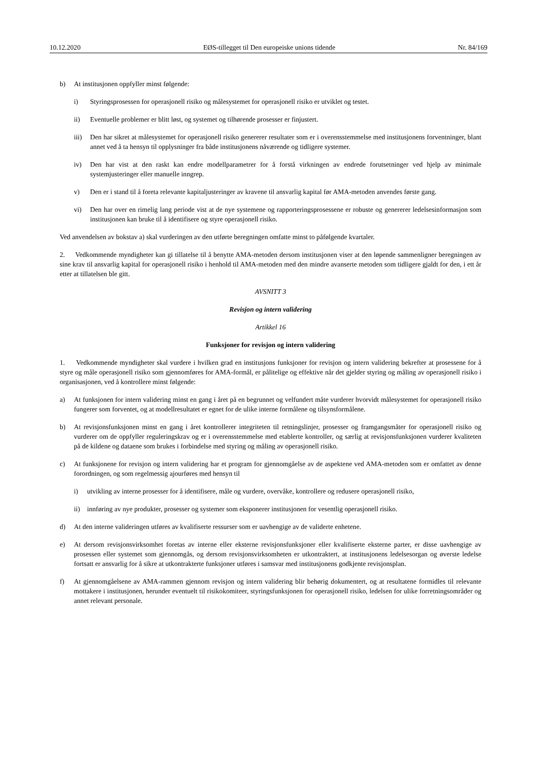10.12.2020 EØS-tillegget til Den europeiske unions tidende Nr. 84/169
b) At institusjonen oppfyller minst følgende:
i) Styringsprosessen for operasjonell risiko og målesystemet for operasjonell risiko er utviklet og testet.
ii) Eventuelle problemer er blitt løst, og systemet og tilhørende prosesser er finjustert.
iii) Den har sikret at målesystemet for operasjonell risiko genererer resultater som er i overensstemmelse med institusjonens forventninger, blant annet ved å ta hensyn til opplysninger fra både institusjonens nåværende og tidligere systemer.
iv) Den har vist at den raskt kan endre modellparametrer for å forstå virkningen av endrede forutsetninger ved hjelp av minimale systemjusteringer eller manuelle inngrep.
v) Den er i stand til å foreta relevante kapitaljusteringer av kravene til ansvarlig kapital før AMA-metoden anvendes første gang.
vi) Den har over en rimelig lang periode vist at de nye systemene og rapporteringsprosessene er robuste og genererer ledelsesinformasjon som institusjonen kan bruke til å identifisere og styre operasjonell risiko.
Ved anvendelsen av bokstav a) skal vurderingen av den utførte beregningen omfatte minst to påfølgende kvartaler.
2. Vedkommende myndigheter kan gi tillatelse til å benytte AMA-metoden dersom institusjonen viser at den løpende sammenligner beregningen av sine krav til ansvarlig kapital for operasjonell risiko i henhold til AMA-metoden med den mindre avanserte metoden som tidligere gjaldt for den, i ett år etter at tillatelsen ble gitt.
AVSNITT 3
Revisjon og intern validering
Artikkel 16
Funksjoner for revisjon og intern validering
1. Vedkommende myndigheter skal vurdere i hvilken grad en institusjons funksjoner for revisjon og intern validering bekrefter at prosessene for å styre og måle operasjonell risiko som gjennomføres for AMA-formål, er pålitelige og effektive når det gjelder styring og måling av operasjonell risiko i organisasjonen, ved å kontrollere minst følgende:
a) At funksjonen for intern validering minst en gang i året på en begrunnet og velfundert måte vurderer hvorvidt målesystemet for operasjonell risiko fungerer som forventet, og at modellresultatet er egnet for de ulike interne formålene og tilsynsformålene.
b) At revisjonsfunksjonen minst en gang i året kontrollerer integriteten til retningslinjer, prosesser og framgangsmåter for operasjonell risiko og vurderer om de oppfyller reguleringskrav og er i overensstemmelse med etablerte kontroller, og særlig at revisjonsfunksjonen vurderer kvaliteten på de kildene og dataene som brukes i forbindelse med styring og måling av operasjonell risiko.
c) At funksjonene for revisjon og intern validering har et program for gjennomgåelse av de aspektene ved AMA-metoden som er omfattet av denne forordningen, og som regelmessig ajourføres med hensyn til
i) utvikling av interne prosesser for å identifisere, måle og vurdere, overvåke, kontrollere og redusere operasjonell risiko,
ii) innføring av nye produkter, prosesser og systemer som eksponerer institusjonen for vesentlig operasjonell risiko.
d) At den interne valideringen utføres av kvalifiserte ressurser som er uavhengige av de validerte enhetene.
e) At dersom revisjonsvirksomhet foretas av interne eller eksterne revisjonsfunksjoner eller kvalifiserte eksterne parter, er disse uavhengige av prosessen eller systemet som gjennomgås, og dersom revisjonsvirksomheten er utkontraktert, at institusjonens ledelsesorgan og øverste ledelse fortsatt er ansvarlig for å sikre at utkontrakterte funksjoner utføres i samsvar med institusjonens godkjente revisjonsplan.
f) At gjennomgåelsene av AMA-rammen gjennom revisjon og intern validering blir behørig dokumentert, og at resultatene formidles til relevante mottakere i institusjonen, herunder eventuelt til risikokomiteer, styringsfunksjonen for operasjonell risiko, ledelsen for ulike forretningsområder og annet relevant personale.